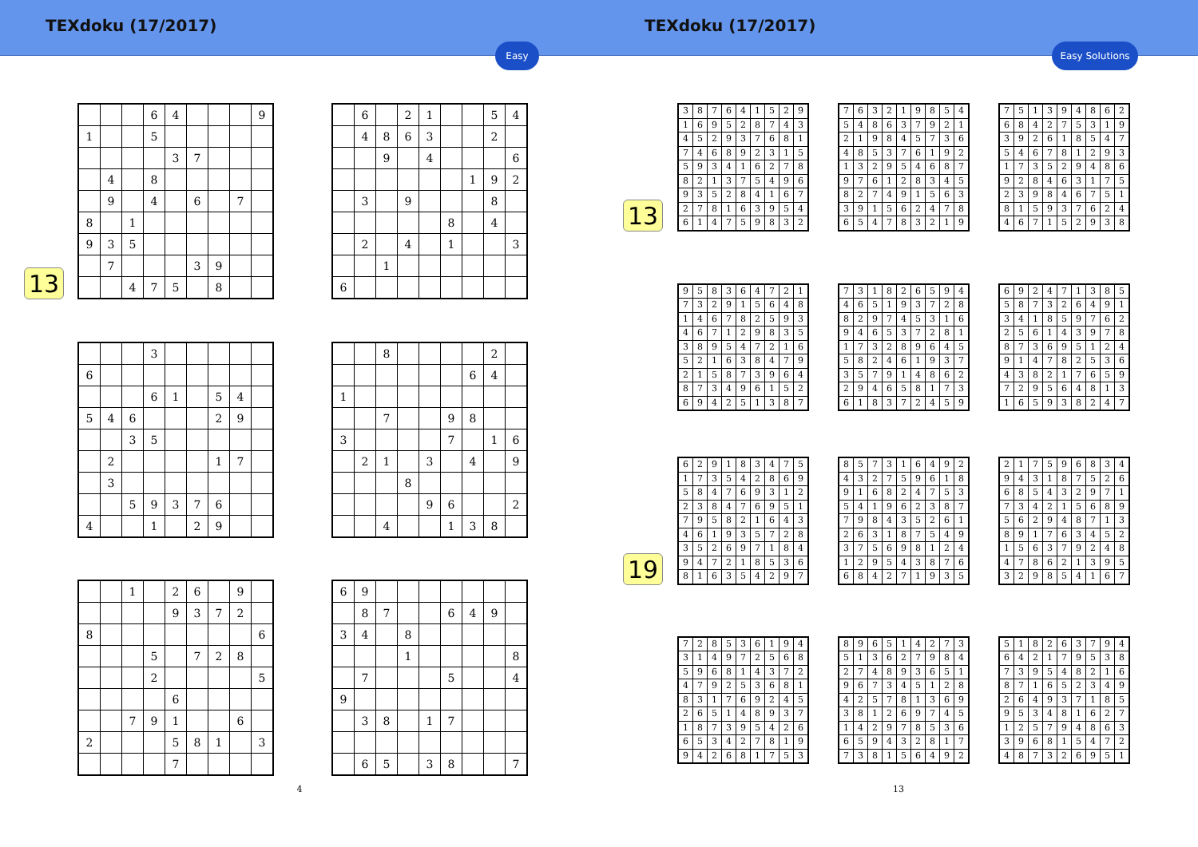TEXdoku (17/2017)
Easy
13
| | | | 6 | 4 | | | | 9 |
| 1 | | | 5 | | | | | |
| | | | | 3 | 7 | | | |
| | 4 | | 8 | | | | | |
| | 9 | | 4 | | 6 | | 7 | |
| 8 | | 1 | | | | | | |
| 9 | 3 | 5 | | | | | | |
| | 7 | | | | 3 | 9 | | |
| | | 4 | 7 | 5 | | 8 | | |
| | 6 | | 2 | 1 | | | 5 | 4 |
| | 4 | 8 | 6 | 3 | | | 2 | |
| | | 9 | | 4 | | | | 6 |
| | | | | | | 1 | 9 | 2 |
| | 3 | | 9 | | | | 8 | |
| | | | | | 8 | | 4 | |
| | 2 | | 4 | | 1 | | | 3 |
| | | 1 | | | | | | |
| 6 | | | | | | | | |
| | | | 3 | | | | | |
| 6 | | | | | | | | |
| | | | 6 | 1 | | 5 | 4 | |
| 5 | 4 | 6 | | | | 2 | 9 | |
| | | 3 | 5 | | | | | |
| | 2 | | | | | 1 | 7 | |
| | 3 | | | | | | | |
| | | 5 | 9 | 3 | 7 | 6 | | |
| 4 | | | 1 | | 2 | 9 | | |
| | | 8 | | | | | 2 | |
| | | | | | | 6 | 4 | |
| 1 | | | | | | | | |
| | | 7 | | | 9 | 8 | | |
| 3 | | | | | 7 | | 1 | 6 |
| | 2 | 1 | | 3 | | 4 | | 9 |
| | | | 8 | | | | | |
| | | | | 9 | 6 | | | 2 |
| | | 4 | | | 1 | 3 | 8 | |
| | | 1 | | 2 | 6 | | 9 | |
| | | | | 9 | 3 | 7 | 2 | |
| 8 | | | | | | | | 6 |
| | | | 5 | | 7 | 2 | 8 | |
| | | | 2 | | | | | 5 |
| | | | | 6 | | | | |
| | | 7 | 9 | 1 | | | 6 | |
| 2 | | | | 5 | 8 | 1 | | 3 |
| | | | | 7 | | | | |
| 6 | 9 | | | | | | | |
| | 8 | 7 | | | 6 | 4 | 9 | |
| 3 | 4 | | 8 | | | | | |
| | | | 1 | | | | | 8 |
| | 7 | | | | 5 | | | 4 |
| 9 | | | | | | | | |
| | 3 | 8 | | 1 | 7 | | | |
| | 6 | 5 | | 3 | 8 | | | 7 |
4
TEXdoku (17/2017)
Easy Solutions
13
| 3 | 8 | 7 | 6 | 4 | 1 | 5 | 2 | 9 |
| 1 | 6 | 9 | 5 | 2 | 8 | 7 | 4 | 3 |
| 4 | 5 | 2 | 9 | 3 | 7 | 6 | 8 | 1 |
| 7 | 4 | 6 | 8 | 9 | 2 | 3 | 1 | 5 |
| 5 | 9 | 3 | 4 | 1 | 6 | 2 | 7 | 8 |
| 8 | 2 | 1 | 3 | 7 | 5 | 4 | 9 | 6 |
| 9 | 3 | 5 | 2 | 8 | 4 | 1 | 6 | 7 |
| 2 | 7 | 8 | 1 | 6 | 3 | 9 | 5 | 4 |
| 6 | 1 | 4 | 7 | 5 | 9 | 8 | 3 | 2 |
| 7 | 6 | 3 | 2 | 1 | 9 | 8 | 5 | 4 |
| 5 | 4 | 8 | 6 | 3 | 7 | 9 | 2 | 1 |
| 2 | 1 | 9 | 8 | 4 | 5 | 7 | 3 | 6 |
| 4 | 8 | 5 | 3 | 7 | 6 | 1 | 9 | 2 |
| 1 | 3 | 2 | 9 | 5 | 4 | 6 | 8 | 7 |
| 9 | 7 | 6 | 1 | 2 | 8 | 3 | 4 | 5 |
| 8 | 2 | 7 | 4 | 9 | 1 | 5 | 6 | 3 |
| 3 | 9 | 1 | 5 | 6 | 2 | 4 | 7 | 8 |
| 6 | 5 | 4 | 7 | 8 | 3 | 2 | 1 | 9 |
| 7 | 5 | 1 | 3 | 9 | 4 | 8 | 6 | 2 |
| 6 | 8 | 4 | 2 | 7 | 5 | 3 | 1 | 9 |
| 3 | 9 | 2 | 6 | 1 | 8 | 5 | 4 | 7 |
| 5 | 4 | 6 | 7 | 8 | 1 | 2 | 9 | 3 |
| 1 | 7 | 3 | 5 | 2 | 9 | 4 | 8 | 6 |
| 9 | 2 | 8 | 4 | 6 | 3 | 1 | 7 | 5 |
| 2 | 3 | 9 | 8 | 4 | 6 | 7 | 5 | 1 |
| 8 | 1 | 5 | 9 | 3 | 7 | 6 | 2 | 4 |
| 4 | 6 | 7 | 1 | 5 | 2 | 9 | 3 | 8 |
| 9 | 5 | 8 | 3 | 6 | 4 | 7 | 2 | 1 |
| 7 | 3 | 2 | 9 | 1 | 5 | 6 | 4 | 8 |
| 1 | 4 | 6 | 7 | 8 | 2 | 5 | 9 | 3 |
| 4 | 6 | 7 | 1 | 2 | 9 | 8 | 3 | 5 |
| 3 | 8 | 9 | 5 | 4 | 7 | 2 | 1 | 6 |
| 5 | 2 | 1 | 6 | 3 | 8 | 4 | 7 | 9 |
| 2 | 1 | 5 | 8 | 7 | 3 | 9 | 6 | 4 |
| 8 | 7 | 3 | 4 | 9 | 6 | 1 | 5 | 2 |
| 6 | 9 | 4 | 2 | 5 | 1 | 3 | 8 | 7 |
| 7 | 3 | 1 | 8 | 2 | 6 | 5 | 9 | 4 |
| 4 | 6 | 5 | 1 | 9 | 3 | 7 | 2 | 8 |
| 8 | 2 | 9 | 7 | 4 | 5 | 3 | 1 | 6 |
| 9 | 4 | 6 | 5 | 3 | 7 | 2 | 8 | 1 |
| 1 | 7 | 3 | 2 | 8 | 9 | 6 | 4 | 5 |
| 5 | 8 | 2 | 4 | 6 | 1 | 9 | 3 | 7 |
| 3 | 5 | 7 | 9 | 1 | 4 | 8 | 6 | 2 |
| 2 | 9 | 4 | 6 | 5 | 8 | 1 | 7 | 3 |
| 6 | 1 | 8 | 3 | 7 | 2 | 4 | 5 | 9 |
| 6 | 9 | 2 | 4 | 7 | 1 | 3 | 8 | 5 |
| 5 | 8 | 7 | 3 | 2 | 6 | 4 | 9 | 1 |
| 3 | 4 | 1 | 8 | 5 | 9 | 7 | 6 | 2 |
| 2 | 5 | 6 | 1 | 4 | 3 | 9 | 7 | 8 |
| 8 | 7 | 3 | 6 | 9 | 5 | 1 | 2 | 4 |
| 9 | 1 | 4 | 7 | 8 | 2 | 5 | 3 | 6 |
| 4 | 3 | 8 | 2 | 1 | 7 | 6 | 5 | 9 |
| 7 | 2 | 9 | 5 | 6 | 4 | 8 | 1 | 3 |
| 1 | 6 | 5 | 9 | 3 | 8 | 2 | 4 | 7 |
19
| 6 | 2 | 9 | 1 | 8 | 3 | 4 | 7 | 5 |
| 1 | 7 | 3 | 5 | 4 | 2 | 8 | 6 | 9 |
| 5 | 8 | 4 | 7 | 6 | 9 | 3 | 1 | 2 |
| 2 | 3 | 8 | 4 | 7 | 6 | 9 | 5 | 1 |
| 7 | 9 | 5 | 8 | 2 | 1 | 6 | 4 | 3 |
| 4 | 6 | 1 | 9 | 3 | 5 | 7 | 2 | 8 |
| 3 | 5 | 2 | 6 | 9 | 7 | 1 | 8 | 4 |
| 9 | 4 | 7 | 2 | 1 | 8 | 5 | 3 | 6 |
| 8 | 1 | 6 | 3 | 5 | 4 | 2 | 9 | 7 |
| 8 | 5 | 7 | 3 | 1 | 6 | 4 | 9 | 2 |
| 4 | 3 | 2 | 7 | 5 | 9 | 6 | 1 | 8 |
| 9 | 1 | 6 | 8 | 2 | 4 | 7 | 5 | 3 |
| 5 | 4 | 1 | 9 | 6 | 2 | 3 | 8 | 7 |
| 7 | 9 | 8 | 4 | 3 | 5 | 2 | 6 | 1 |
| 2 | 6 | 3 | 1 | 8 | 7 | 5 | 4 | 9 |
| 3 | 7 | 5 | 6 | 9 | 8 | 1 | 2 | 4 |
| 1 | 2 | 9 | 5 | 4 | 3 | 8 | 7 | 6 |
| 6 | 8 | 4 | 2 | 7 | 1 | 9 | 3 | 5 |
| 2 | 1 | 7 | 5 | 9 | 6 | 8 | 3 | 4 |
| 9 | 4 | 3 | 1 | 8 | 7 | 5 | 2 | 6 |
| 6 | 8 | 5 | 4 | 3 | 2 | 9 | 7 | 1 |
| 7 | 3 | 4 | 2 | 1 | 5 | 6 | 8 | 9 |
| 5 | 6 | 2 | 9 | 4 | 8 | 7 | 1 | 3 |
| 8 | 9 | 1 | 7 | 6 | 3 | 4 | 5 | 2 |
| 1 | 5 | 6 | 3 | 7 | 9 | 2 | 4 | 8 |
| 4 | 7 | 8 | 6 | 2 | 1 | 3 | 9 | 5 |
| 3 | 2 | 9 | 8 | 5 | 4 | 1 | 6 | 7 |
| 7 | 2 | 8 | 5 | 3 | 6 | 1 | 9 | 4 |
| 3 | 1 | 4 | 9 | 7 | 2 | 5 | 6 | 8 |
| 5 | 9 | 6 | 8 | 1 | 4 | 3 | 7 | 2 |
| 4 | 7 | 9 | 2 | 5 | 3 | 6 | 8 | 1 |
| 8 | 3 | 1 | 7 | 6 | 9 | 2 | 4 | 5 |
| 2 | 6 | 5 | 1 | 4 | 8 | 9 | 3 | 7 |
| 1 | 8 | 7 | 3 | 9 | 5 | 4 | 2 | 6 |
| 6 | 5 | 3 | 4 | 2 | 7 | 8 | 1 | 9 |
| 9 | 4 | 2 | 6 | 8 | 1 | 7 | 5 | 3 |
| 8 | 9 | 6 | 5 | 1 | 4 | 2 | 7 | 3 |
| 5 | 1 | 3 | 6 | 2 | 7 | 9 | 8 | 4 |
| 2 | 7 | 4 | 8 | 9 | 3 | 6 | 5 | 1 |
| 9 | 6 | 7 | 3 | 4 | 5 | 1 | 2 | 8 |
| 4 | 2 | 5 | 7 | 8 | 1 | 3 | 6 | 9 |
| 3 | 8 | 1 | 2 | 6 | 9 | 7 | 4 | 5 |
| 1 | 4 | 2 | 9 | 7 | 8 | 5 | 3 | 6 |
| 6 | 5 | 9 | 4 | 3 | 2 | 8 | 1 | 7 |
| 7 | 3 | 8 | 1 | 5 | 6 | 4 | 9 | 2 |
| 5 | 1 | 8 | 2 | 6 | 3 | 7 | 9 | 4 |
| 6 | 4 | 2 | 1 | 7 | 9 | 5 | 3 | 8 |
| 7 | 3 | 9 | 5 | 4 | 8 | 2 | 1 | 6 |
| 8 | 7 | 1 | 6 | 5 | 2 | 3 | 4 | 9 |
| 2 | 6 | 4 | 9 | 3 | 7 | 1 | 8 | 5 |
| 9 | 5 | 3 | 4 | 8 | 1 | 6 | 2 | 7 |
| 1 | 2 | 5 | 7 | 9 | 4 | 8 | 6 | 3 |
| 3 | 9 | 6 | 8 | 1 | 5 | 4 | 7 | 2 |
| 4 | 8 | 7 | 3 | 2 | 6 | 9 | 5 | 1 |
13